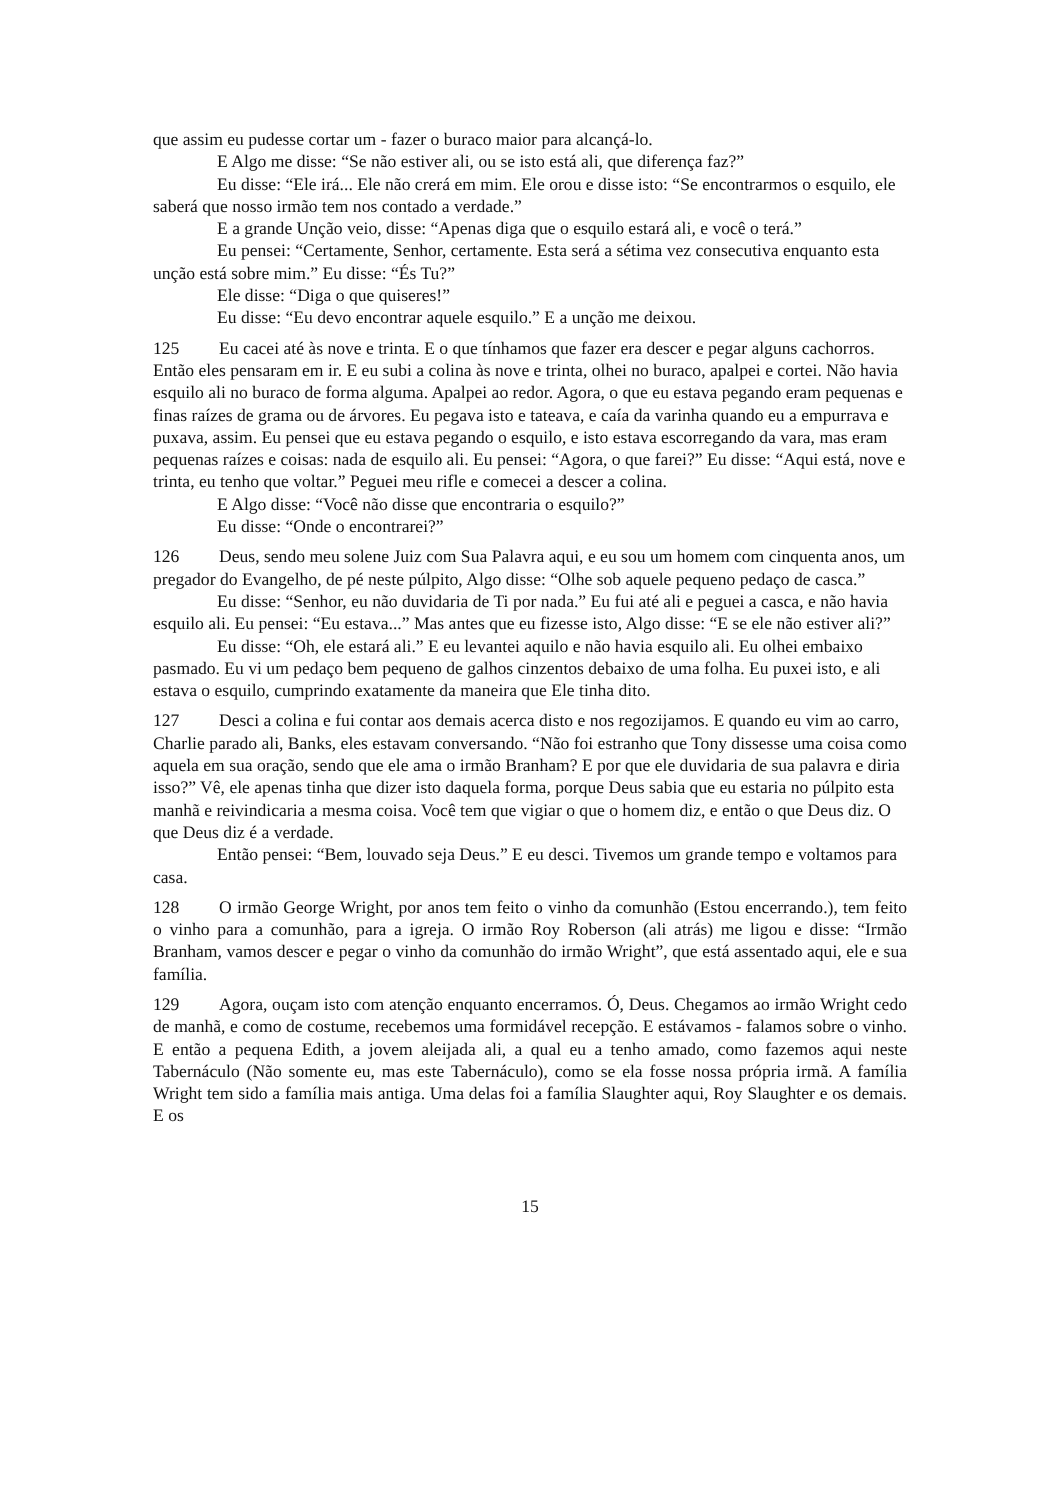que assim eu pudesse cortar um - fazer o buraco maior para alcançá-lo.
E Algo me disse: “Se não estiver ali, ou se isto está ali, que diferença faz?”
Eu disse: “Ele irá... Ele não crerá em mim. Ele orou e disse isto: “Se encontrarmos o esquilo, ele saberá que nosso irmão tem nos contado a verdade.”
E a grande Unção veio, disse: “Apenas diga que o esquilo estará ali, e você o terá.”
Eu pensei: “Certamente, Senhor, certamente. Esta será a sétima vez consecutiva enquanto esta unção está sobre mim.” Eu disse: “És Tu?”
Ele disse: “Diga o que quiseres!”
Eu disse: “Eu devo encontrar aquele esquilo.” E a unção me deixou.
125 Eu cacei até às nove e trinta. E o que tínhamos que fazer era descer e pegar alguns cachorros. Então eles pensaram em ir. E eu subi a colina às nove e trinta, olhei no buraco, apalpei e cortei. Não havia esquilo ali no buraco de forma alguma. Apalpei ao redor. Agora, o que eu estava pegando eram pequenas e finas raízes de grama ou de árvores. Eu pegava isto e tateava, e caía da varinha quando eu a empurrava e puxava, assim. Eu pensei que eu estava pegando o esquilo, e isto estava escorregando da vara, mas eram pequenas raízes e coisas: nada de esquilo ali. Eu pensei: “Agora, o que farei?” Eu disse: “Aqui está, nove e trinta, eu tenho que voltar.” Peguei meu rifle e comecei a descer a colina.
E Algo disse: “Você não disse que encontraria o esquilo?”
Eu disse: “Onde o encontrarei?”
126 Deus, sendo meu solene Juiz com Sua Palavra aqui, e eu sou um homem com cinquenta anos, um pregador do Evangelho, de pé neste púlpito, Algo disse: “Olhe sob aquele pequeno pedaço de casca.”
Eu disse: “Senhor, eu não duvidaria de Ti por nada.” Eu fui até ali e peguei a casca, e não havia esquilo ali. Eu pensei: “Eu estava...” Mas antes que eu fizesse isto, Algo disse: “E se ele não estiver ali?”
Eu disse: “Oh, ele estará ali.” E eu levantei aquilo e não havia esquilo ali. Eu olhei embaixo pasmado. Eu vi um pedaço bem pequeno de galhos cinzentos debaixo de uma folha. Eu puxei isto, e ali estava o esquilo, cumprindo exatamente da maneira que Ele tinha dito.
127 Desci a colina e fui contar aos demais acerca disto e nos regozijamos. E quando eu vim ao carro, Charlie parado ali, Banks, eles estavam conversando. “Não foi estranho que Tony dissesse uma coisa como aquela em sua oração, sendo que ele ama o irmão Branham? E por que ele duvidaria de sua palavra e diria isso?” Vê, ele apenas tinha que dizer isto daquela forma, porque Deus sabia que eu estaria no púlpito esta manhã e reivindicaria a mesma coisa. Você tem que vigiar o que o homem diz, e então o que Deus diz. O que Deus diz é a verdade.
Então pensei: “Bem, louvado seja Deus.” E eu desci. Tivemos um grande tempo e voltamos para casa.
128 O irmão George Wright, por anos tem feito o vinho da comunhão (Estou encerrando.), tem feito o vinho para a comunhão, para a igreja. O irmão Roy Roberson (ali atrás) me ligou e disse: “Irmão Branham, vamos descer e pegar o vinho da comunhão do irmão Wright”, que está assentado aqui, ele e sua família.
129 Agora, ouçam isto com atenção enquanto encerramos. Ó, Deus. Chegamos ao irmão Wright cedo de manhã, e como de costume, recebemos uma formidável recepção. E estávamos - falamos sobre o vinho. E então a pequena Edith, a jovem aleijada ali, a qual eu a tenho amado, como fazemos aqui neste Tabernáculo (Não somente eu, mas este Tabernáculo), como se ela fosse nossa própria irmã. A família Wright tem sido a família mais antiga. Uma delas foi a família Slaughter aqui, Roy Slaughter e os demais. E os
15